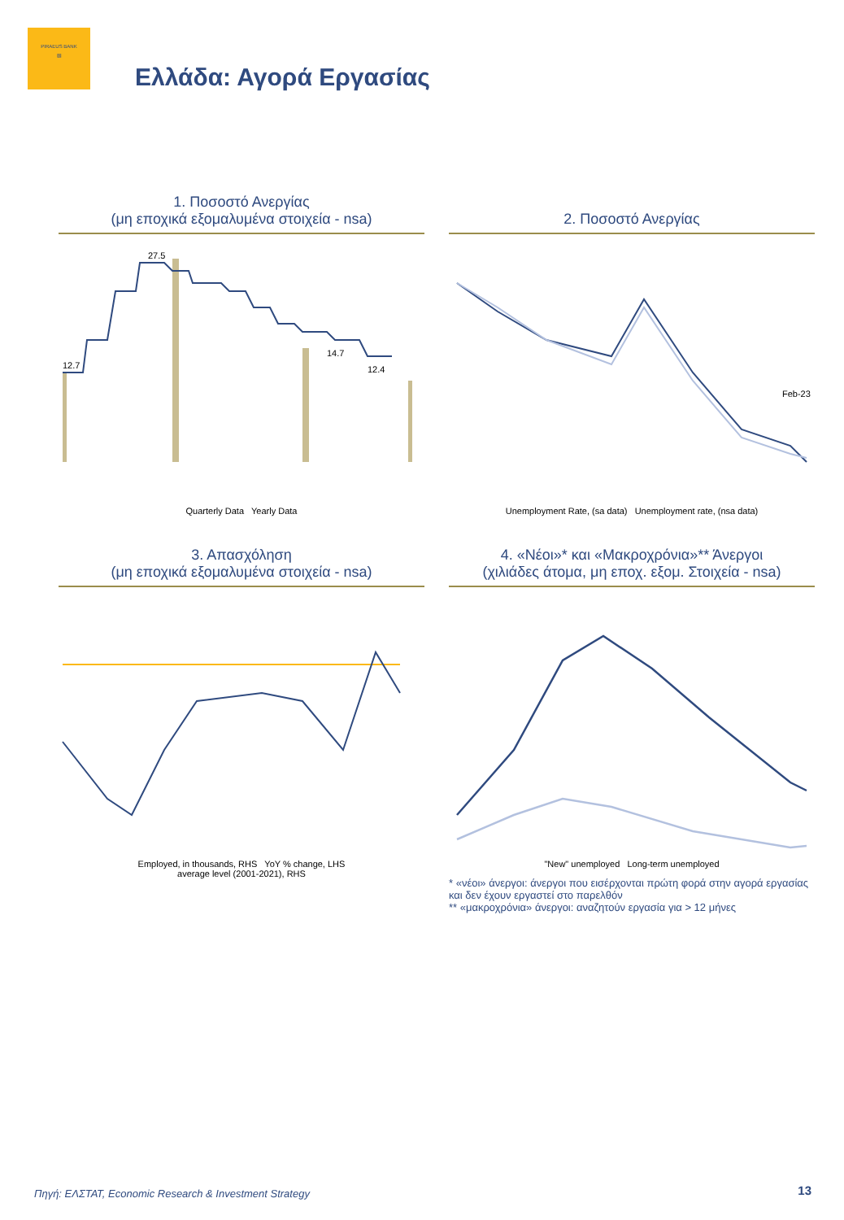PIRAEUS BANK
▧
Ελλάδα: Αγορά Εργασίας
1. Ποσοστό Ανεργίας
(μη εποχικά εξομαλυμένα στοιχεία - nsa)
12.7
27.5
14.7
12.4
Quarterly Data Yearly Data
2. Ποσοστό Ανεργίας
Feb-23
Unemployment Rate, (sa data) Unemployment rate, (nsa data)
3. Απασχόληση
(μη εποχικά εξομαλυμένα στοιχεία - nsa)
Employed, in thousands, RHS YoY % change, LHS
average level (2001-2021), RHS
4. «Νέοι»* και «Μακροχρόνια»** Άνεργοι
(χιλιάδες άτομα, μη εποχ. εξομ. Στοιχεία - nsa)
"New" unemployed Long-term unemployed
* «νέοι» άνεργοι: άνεργοι που εισέρχονται πρώτη φορά στην αγορά εργασίας και δεν έχουν εργαστεί στο παρελθόν
** «μακροχρόνια» άνεργοι: αναζητούν εργασία για > 12 μήνες
Πηγή: ΕΛΣΤΑΤ, Economic Research & Investment Strategy
13